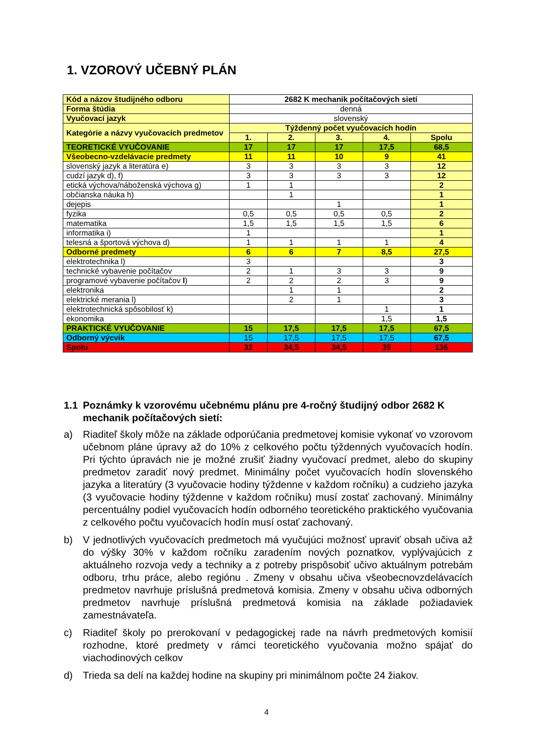1. VZOROVÝ UČEBNÝ PLÁN
| Kód a názov študijného odboru | 2682 K mechanik počítačových sietí | | | | |
| --- | --- | --- | --- | --- | --- |
| Forma štúdia | denná | | | | |
| Vyučovací jazyk | slovenský | | | | |
| Kategórie a názvy vyučovacích predmetov | Týždenný počet vyučovacích hodín | | | | |
| | 1. | 2. | 3. | 4. | Spolu |
| TEORETICKÉ VYUČOVANIE | 17 | 17 | 17 | 17,5 | 68,5 |
| Všeobecno-vzdelávacie predmety | 11 | 11 | 10 | 9 | 41 |
| slovenský jazyk a literatúra e) | 3 | 3 | 3 | 3 | 12 |
| cudzí jazyk d), f) | 3 | 3 | 3 | 3 | 12 |
| etická výchova/náboženská výchova g) | 1 | 1 | | | 2 |
| občianska náuka h) | | 1 | | | 1 |
| dejepis | | | 1 | | 1 |
| fyzika | 0,5 | 0,5 | 0,5 | 0,5 | 2 |
| matematika | 1,5 | 1,5 | 1,5 | 1,5 | 6 |
| informatika i) | 1 | | | | 1 |
| telesná a športová výchova d) | 1 | 1 | 1 | 1 | 4 |
| Odborné predmety | 6 | 6 | 7 | 8,5 | 27,5 |
| elektrotechnika l) | 3 | | | | 3 |
| technické vybavenie počítačov | 2 | 1 | 3 | 3 | 9 |
| programové vybavenie počítačov l ) | 2 | 2 | 2 | 3 | 9 |
| elektronika | | 1 | 1 | | 2 |
| elektrické merania l) | | 2 | 1 | | 3 |
| elektrotechnická spôsobilosť k) | | | | 1 | 1 |
| ekonomika | | | | 1,5 | 1,5 |
| PRAKTICKÉ VYUČOVANIE | 15 | 17,5 | 17,5 | 17,5 | 67,5 |
| Odborný výcvik | 15 | 17,5 | 17,5 | 17,5 | 67,5 |
| Spolu | 32 | 34,5 | 34,5 | 35 | 136 |
1.1 Poznámky k vzorovému učebnému plánu pre 4-ročný študijný odbor 2682 K mechanik počítačových sietí:
a) Riaditeľ školy môže na základe odporúčania predmetovej komisie vykonať vo vzorovom učebnom pláne úpravy až do 10% z celkového počtu týždenných vyučovacích hodín. Pri týchto úpravách nie je možné zrušiť žiadny vyučovací predmet, alebo do skupiny predmetov zaradiť nový predmet. Minimálny počet vyučovacích hodín slovenského jazyka a literatúry (3 vyučovacie hodiny týždenne v každom ročníku) a cudzieho jazyka (3 vyučovacie hodiny týždenne v každom ročníku) musí zostať zachovaný. Minimálny percentuálny podiel vyučovacích hodín odborného teoretického praktického vyučovania z celkového počtu vyučovacích hodín musí ostať zachovaný.
b) V jednotlivých vyučovacích predmetoch má vyučujúci možnosť upraviť obsah učiva až do výšky 30% v každom ročníku zaradením nových poznatkov, vyplývajúcich z aktuálneho rozvoja vedy a techniky a z potreby prispôsobiť učivo aktuálnym potrebám odboru, trhu práce, alebo regiónu . Zmeny v obsahu učiva všeobecnovzdelávacích predmetov navrhuje príslušná predmetová komisia. Zmeny v obsahu učiva odborných predmetov navrhuje príslušná predmetová komisia na základe požiadaviek zamestnávateľa.
c) Riaditeľ školy po prerokovaní v pedagogickej rade na návrh predmetových komisií rozhodne, ktoré predmety v rámci teoretického vyučovania možno spájať do viachodinových celkov
d) Trieda sa delí na každej hodine na skupiny pri minimálnom počte 24 žiakov.
4